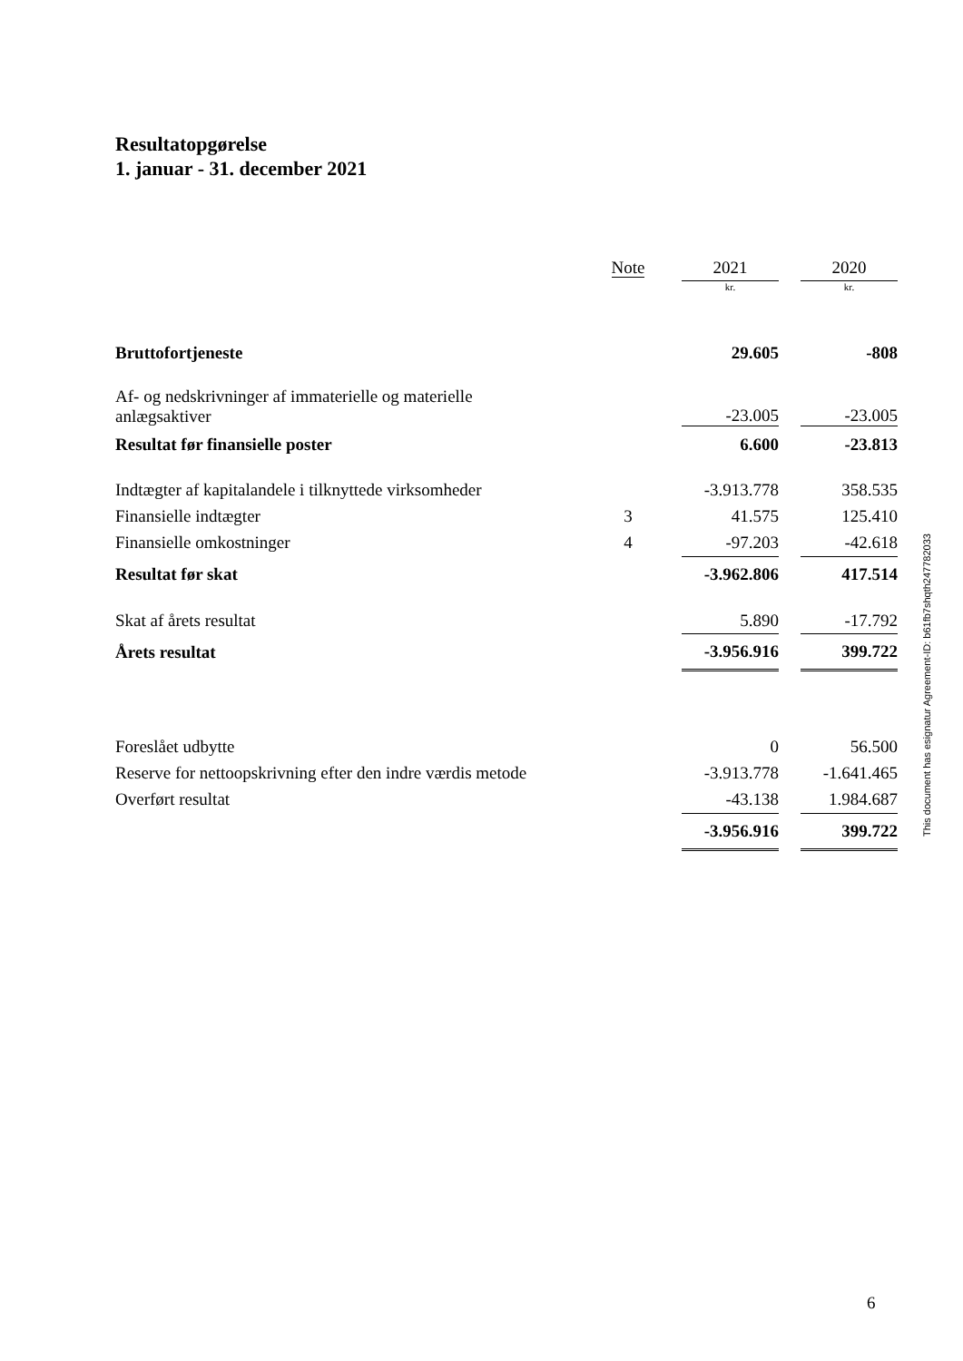Resultatopgørelse
1. januar - 31. december 2021
| | Note | | 2021 | | 2020 |
| --- | --- | --- | --- | --- | --- |
| | | | kr. | | kr. |
| Bruttofortjeneste | | | 29.605 | | -808 |
| Af- og nedskrivninger af immaterielle og materielle anlægsaktiver | | | -23.005 | | -23.005 |
| Resultat før finansielle poster | | | 6.600 | | -23.813 |
| Indtægter af kapitalandele i tilknyttede virksomheder | | | -3.913.778 | | 358.535 |
| Finansielle indtægter | 3 | | 41.575 | | 125.410 |
| Finansielle omkostninger | 4 | | -97.203 | | -42.618 |
| Resultat før skat | | | -3.962.806 | | 417.514 |
| Skat af årets resultat | | | 5.890 | | -17.792 |
| Årets resultat | | | -3.956.916 | | 399.722 |
| Foreslået udbytte | | | 0 | | 56.500 |
| Reserve for nettoopskrivning efter den indre værdis metode | | | -3.913.778 | | -1.641.465 |
| Overført resultat | | | -43.138 | | 1.984.687 |
| | | | -3.956.916 | | 399.722 |
This document has esignatur Agreement-ID: b61fb7shqth247782033
6